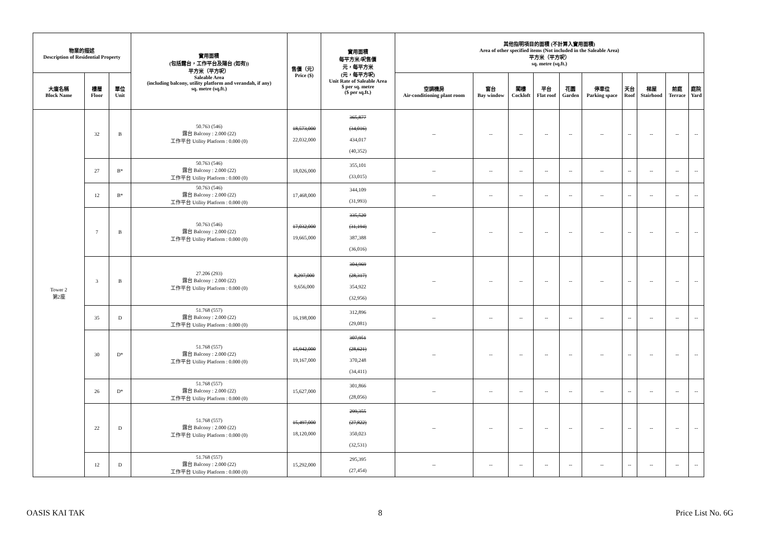| 物業的描述 Description of Residential Property | | | 實用面積 (包括露台，工作平台及陽台 (如有)) 平方米（平方呎） Saleable Area (including balcony, utility platform and verandah, if any) sq. metre (sq.ft.) | 售價（元） Price ($) | 實用面積 每平方米/呎售價 元，每平方米 (元，每平方呎) Unit Rate of Saleable Area $ per sq. metre ($ per sq.ft.) | 其他指明項目的面積 (不計算入實用面積) Area of other specified items (Not included in the Saleable Area) 平方米（平方呎） sq. metre (sq.ft.) | | | | | | | | | |
| --- | --- | --- | --- | --- | --- | --- | --- | --- | --- | --- | --- | --- | --- | --- | --- |
| 大廈名稱 Block Name | 樓層 Floor | 單位 Unit | | | | 空調機房 Air-conditioning plant room | 窗台 Bay window | 閣樓 Cockloft | 平台 Flat roof | 花園 Garden | 停車位 Parking space | 天台 Roof | 梯屋 Stairhood | 前庭 Terrace | 庭院 Yard |
| Tower 2 第2座 | 32 | B | 50.763 (546) 露台 Balcony : 2.000 (22) 工作平台 Utility Platform : 0.000 (0) | 18,573,000 22,032,000 | 365,877 (34,016) 434,017 (40,352) | -- | -- | -- | -- | -- | -- | -- | -- | -- | -- |
| | 27 | B* | 50.763 (546) 露台 Balcony : 2.000 (22) 工作平台 Utility Platform : 0.000 (0) | 18,026,000 | 355,101 (33,015) | -- | -- | -- | -- | -- | -- | -- | -- | -- | -- |
| | 12 | B* | 50.763 (546) 露台 Balcony : 2.000 (22) 工作平台 Utility Platform : 0.000 (0) | 17,468,000 | 344,109 (31,993) | -- | -- | -- | -- | -- | -- | -- | -- | -- | -- |
| | 7 | B | 50.763 (546) 露台 Balcony : 2.000 (22) 工作平台 Utility Platform : 0.000 (0) | 17,032,000 19,665,000 | 335,520 (31,194) 387,388 (36,016) | -- | -- | -- | -- | -- | -- | -- | -- | -- | -- |
| | 3 | B | 27.206 (293) 露台 Balcony : 2.000 (22) 工作平台 Utility Platform : 0.000 (0) | 8,297,000 9,656,000 | 304,969 (28,317) 354,922 (32,956) | -- | -- | -- | -- | -- | -- | -- | -- | -- | -- |
| | 35 | D | 51.768 (557) 露台 Balcony : 2.000 (22) 工作平台 Utility Platform : 0.000 (0) | 16,198,000 | 312,896 (29,081) | -- | -- | -- | -- | -- | -- | -- | -- | -- | -- |
| | 30 | D* | 51.768 (557) 露台 Balcony : 2.000 (22) 工作平台 Utility Platform : 0.000 (0) | 15,942,000 19,167,000 | 307,951 (28,621) 370,248 (34,411) | -- | -- | -- | -- | -- | -- | -- | -- | -- | -- |
| | 26 | D* | 51.768 (557) 露台 Balcony : 2.000 (22) 工作平台 Utility Platform : 0.000 (0) | 15,627,000 | 301,866 (28,056) | -- | -- | -- | -- | -- | -- | -- | -- | -- | -- |
| | 22 | D | 51.768 (557) 露台 Balcony : 2.000 (22) 工作平台 Utility Platform : 0.000 (0) | 15,497,000 18,120,000 | 299,355 (27,822) 350,023 (32,531) | -- | -- | -- | -- | -- | -- | -- | -- | -- | -- |
| | 12 | D | 51.768 (557) 露台 Balcony : 2.000 (22) 工作平台 Utility Platform : 0.000 (0) | 15,292,000 | 295,395 (27,454) | -- | -- | -- | -- | -- | -- | -- | -- | -- | -- |
OASIS KAI TAK 8 Price List No. 6G